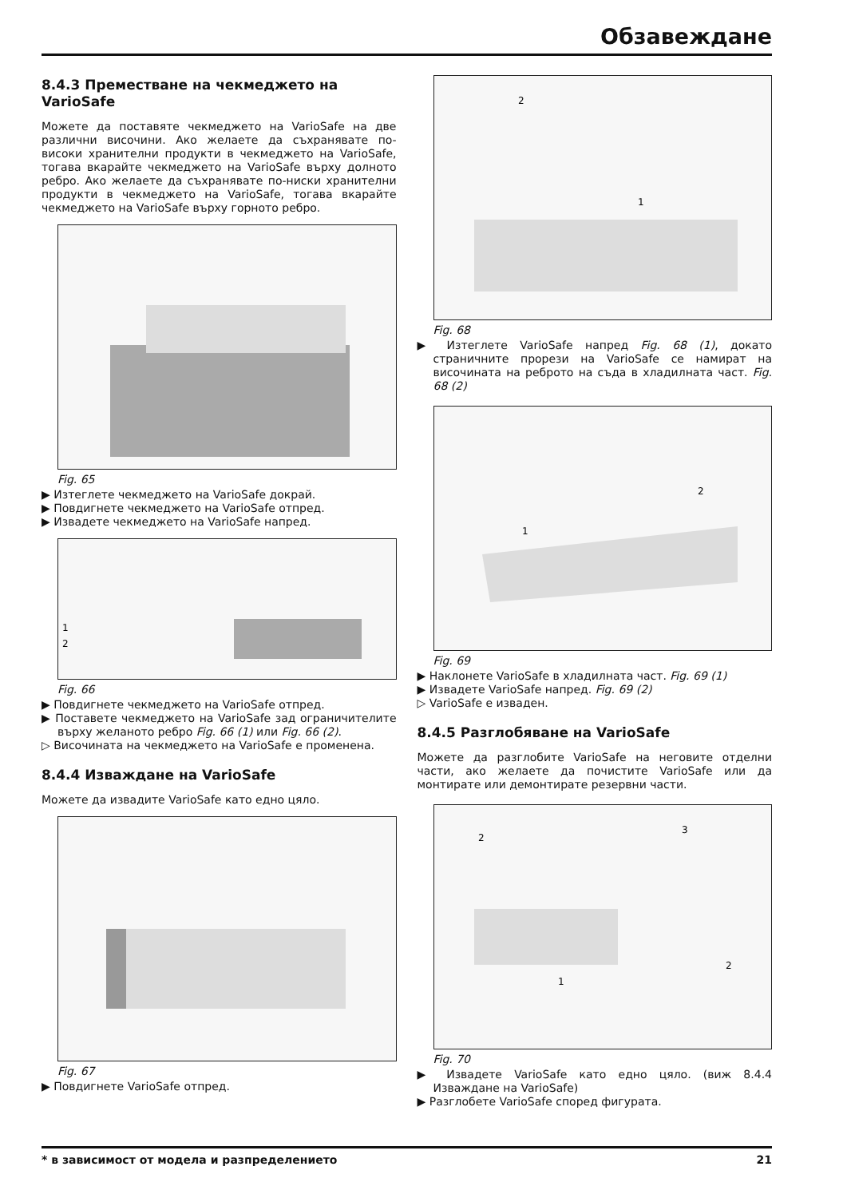Обзавеждане
8.4.3 Преместване на чекмеджето на VarioSafe
Можете да поставяте чекмеджето на VarioSafe на две различни височини. Ако желаете да съхранявате по-високи хранителни продукти в чекмеджето на VarioSafe, тогава вкарайте чекмеджето на VarioSafe върху долното ребро. Ако желаете да съхранявате по-ниски хранителни продукти в чекмеджето на VarioSafe, тогава вкарайте чекмеджето на VarioSafe върху горното ребро.
Fig. 65
▶ Изтеглете чекмеджето на VarioSafe докрай.
▶ Повдигнете чекмеджето на VarioSafe отпред.
▶ Извадете чекмеджето на VarioSafe напред.
1
2
Fig. 66
▶ Повдигнете чекмеджето на VarioSafe отпред.
▶ Поставете чекмеджето на VarioSafe зад ограничителите върху желаното ребро Fig. 66 (1) или Fig. 66 (2).
▷ Височината на чекмеджето на VarioSafe е променена.
8.4.4 Изваждане на VarioSafe
Можете да извадите VarioSafe като едно цяло.
Fig. 67
▶ Повдигнете VarioSafe отпред.
1
2
Fig. 68
▶ Изтеглете VarioSafe напред Fig. 68 (1), докато страничните прорези на VarioSafe се намират на височината на реброто на съда в хладилната част. Fig. 68 (2)
1
2
Fig. 69
▶ Наклонете VarioSafe в хладилната част. Fig. 69 (1)
▶ Извадете VarioSafe напред. Fig. 69 (2)
▷ VarioSafe е изваден.
8.4.5 Разглобяване на VarioSafe
Можете да разглобите VarioSafe на неговите отделни части, ако желаете да почистите VarioSafe или да монтирате или демонтирате резервни части.
1
2
2
3
Fig. 70
▶ Извадете VarioSafe като едно цяло. (виж 8.4.4 Изваждане на VarioSafe)
▶ Разглобете VarioSafe според фигурата.
* в зависимост от модела и разпределението 21